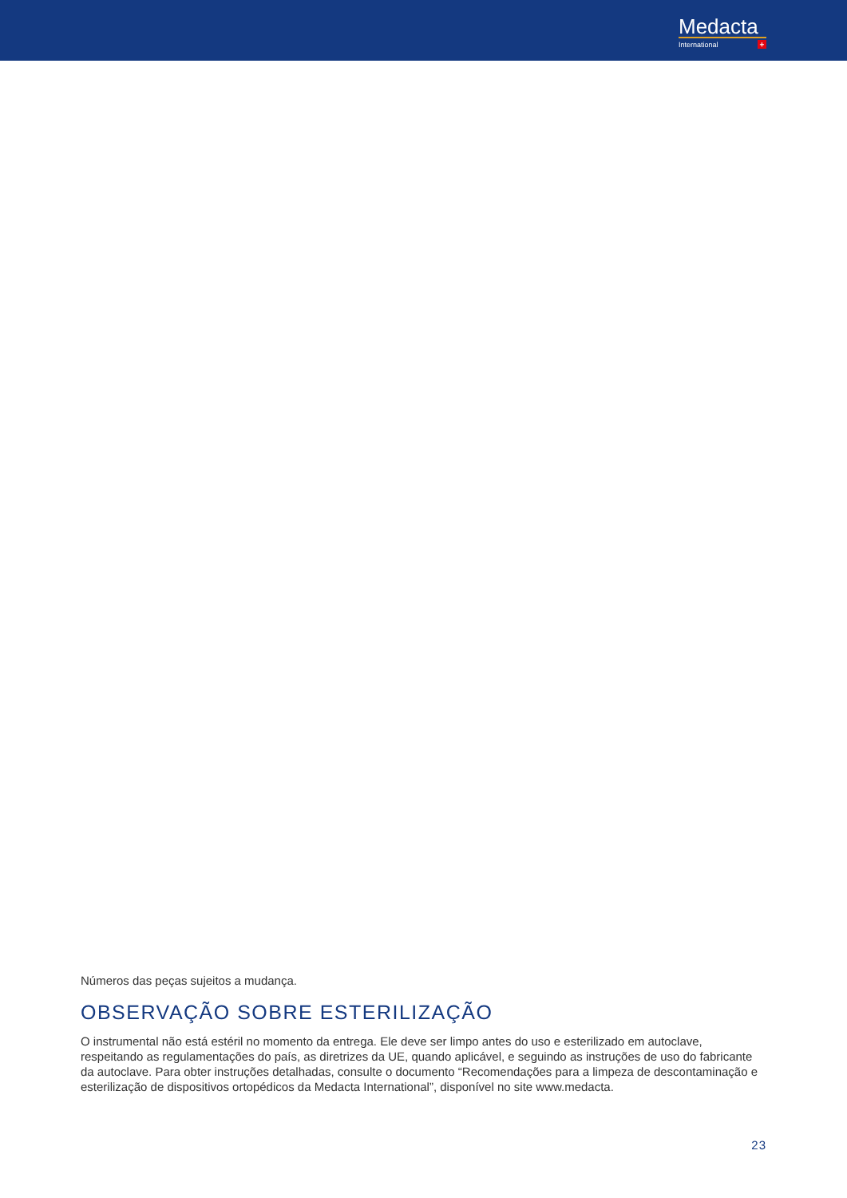Medacta
International
+
Números das peças sujeitos a mudança.
OBSERVAÇÃO SOBRE ESTERILIZAÇÃO
O instrumental não está estéril no momento da entrega. Ele deve ser limpo antes do uso e esterilizado em autoclave, respeitando as regulamentações do país, as diretrizes da UE, quando aplicável, e seguindo as instruções de uso do fabricante da autoclave. Para obter instruções detalhadas, consulte o documento “Recomendações para a limpeza de descontaminação e esterilização de dispositivos ortopédicos da Medacta International”, disponível no site www.medacta.
23